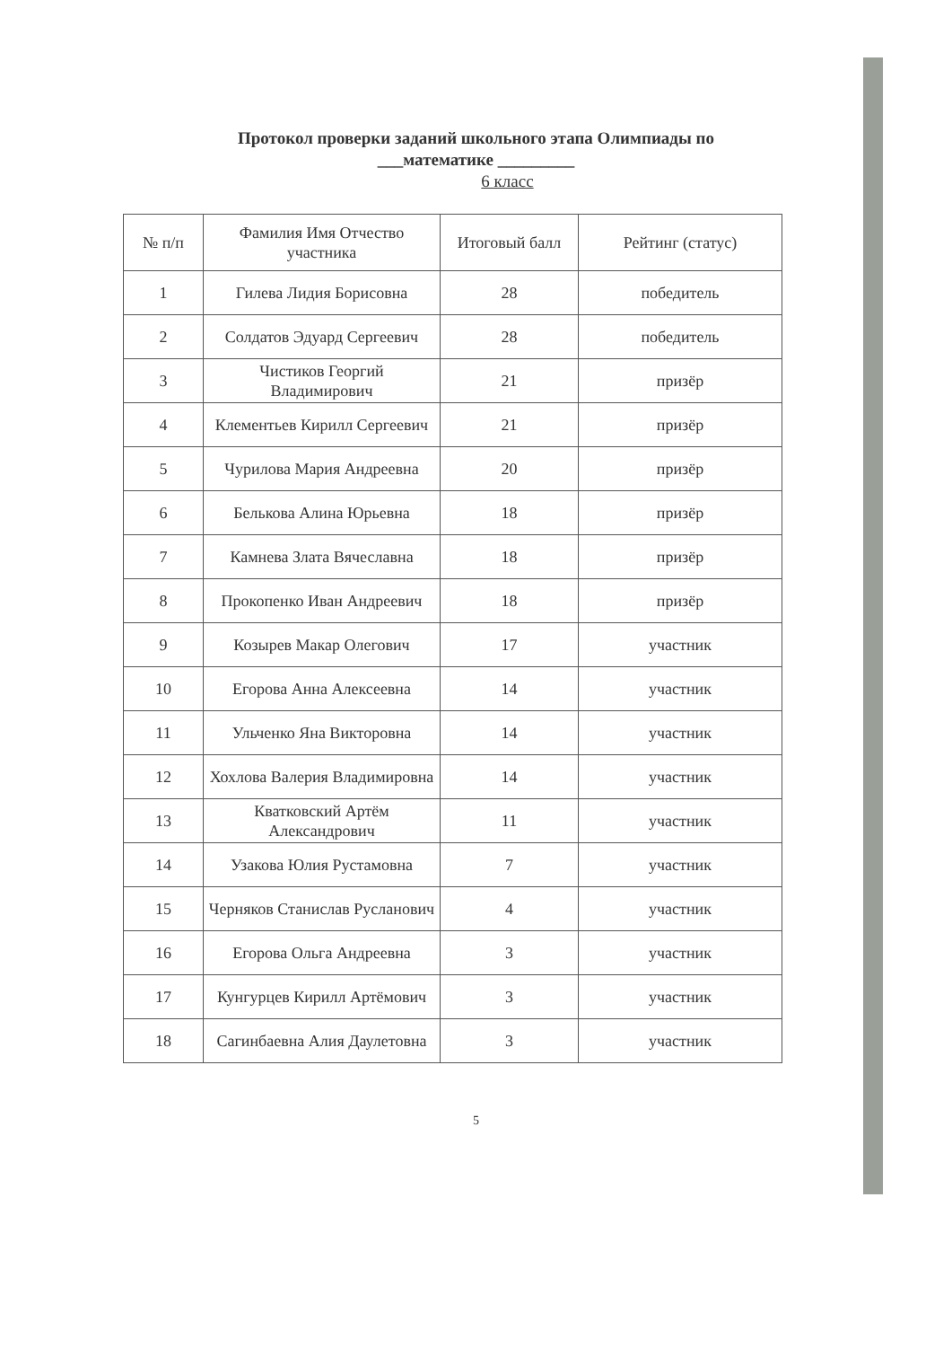Протокол проверки заданий школьного этапа Олимпиады по
___математике _________
6 класс
| № п/п | Фамилия Имя Отчество участника | Итоговый балл | Рейтинг (статус) |
| --- | --- | --- | --- |
| 1 | Гилева Лидия Борисовна | 28 | победитель |
| 2 | Солдатов Эдуард Сергеевич | 28 | победитель |
| 3 | Чистиков Георгий Владимирович | 21 | призёр |
| 4 | Клементьев Кирилл Сергеевич | 21 | призёр |
| 5 | Чурилова Мария Андреевна | 20 | призёр |
| 6 | Белькова Алина Юрьевна | 18 | призёр |
| 7 | Камнева Злата Вячеславна | 18 | призёр |
| 8 | Прокопенко Иван Андреевич | 18 | призёр |
| 9 | Козырев Макар Олегович | 17 | участник |
| 10 | Егорова Анна Алексеевна | 14 | участник |
| 11 | Ульченко Яна Викторовна | 14 | участник |
| 12 | Хохлова Валерия Владимировна | 14 | участник |
| 13 | Кватковский Артём Александрович | 11 | участник |
| 14 | Узакова Юлия Рустамовна | 7 | участник |
| 15 | Черняков Станислав Русланович | 4 | участник |
| 16 | Егорова Ольга Андреевна | 3 | участник |
| 17 | Кунгурцев Кирилл Артёмович | 3 | участник |
| 18 | Сагинбаевна Алия Даулетовна | 3 | участник |
5